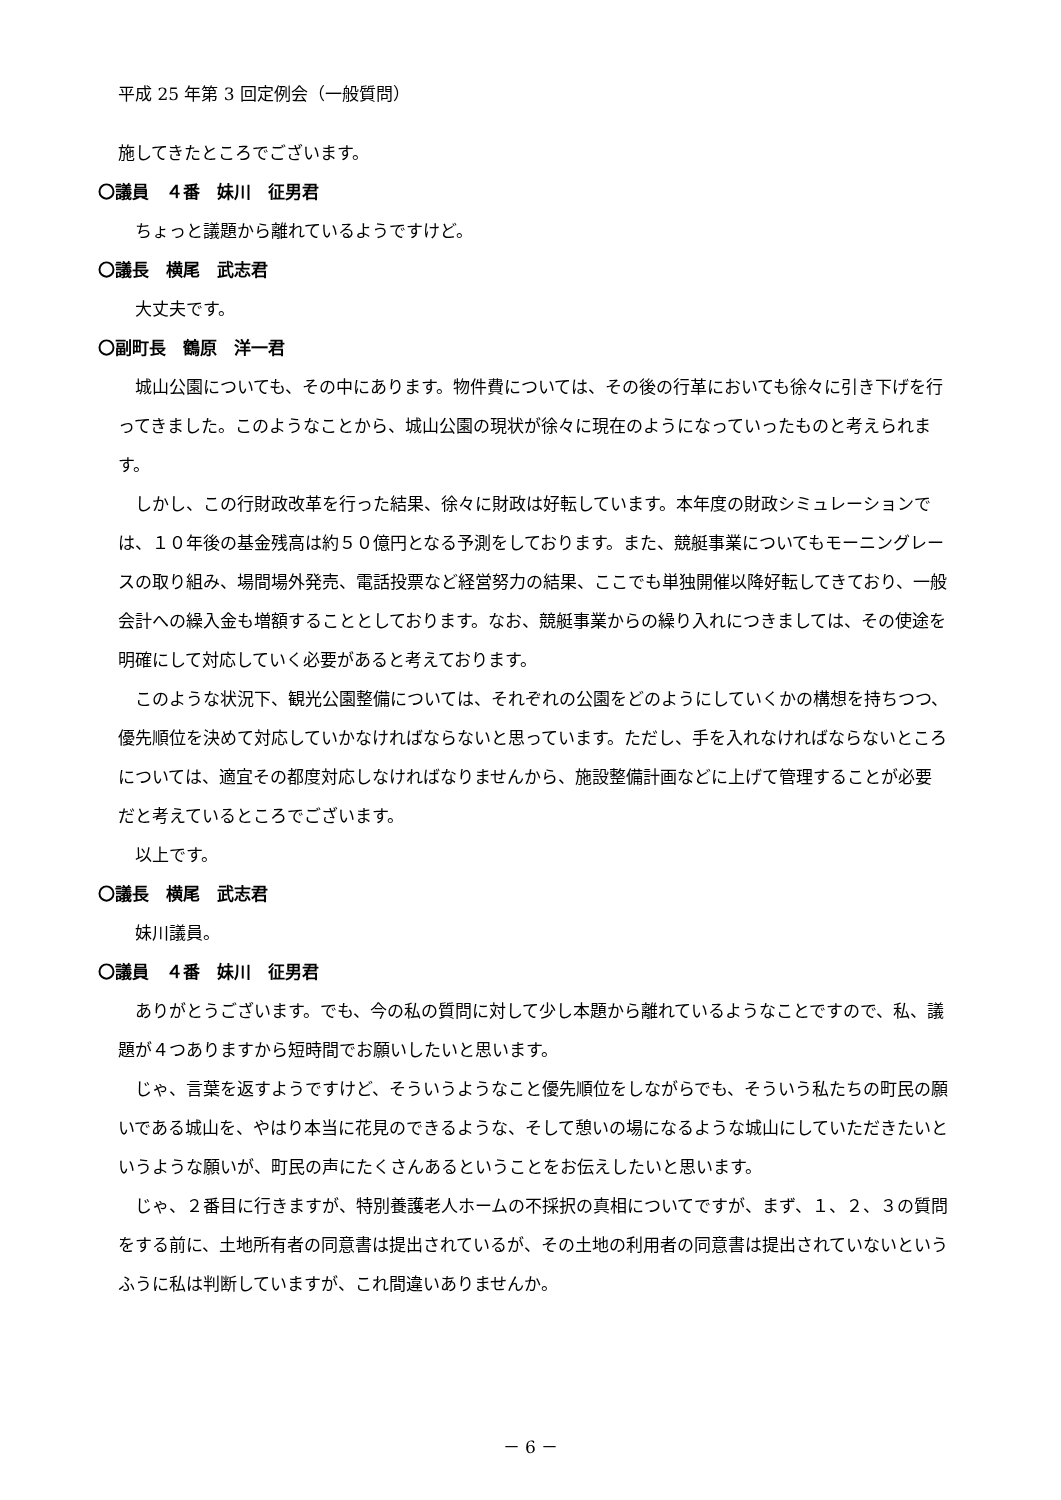平成 25 年第 3 回定例会（一般質問）
施してきたところでございます。
〇議員　４番　妹川　征男君
ちょっと議題から離れているようですけど。
〇議長　横尾　武志君
大丈夫です。
〇副町長　鶴原　洋一君
城山公園についても、その中にあります。物件費については、その後の行革においても徐々に引き下げを行ってきました。このようなことから、城山公園の現状が徐々に現在のようになっていったものと考えられます。
しかし、この行財政改革を行った結果、徐々に財政は好転しています。本年度の財政シミュレーションでは、１０年後の基金残高は約５０億円となる予測をしております。また、競艇事業についてもモーニングレースの取り組み、場間場外発売、電話投票など経営努力の結果、ここでも単独開催以降好転してきており、一般会計への繰入金も増額することとしております。なお、競艇事業からの繰り入れにつきましては、その使途を明確にして対応していく必要があると考えております。
このような状況下、観光公園整備については、それぞれの公園をどのようにしていくかの構想を持ちつつ、優先順位を決めて対応していかなければならないと思っています。ただし、手を入れなければならないところについては、適宜その都度対応しなければなりませんから、施設整備計画などに上げて管理することが必要だと考えているところでございます。
以上です。
〇議長　横尾　武志君
妹川議員。
〇議員　４番　妹川　征男君
ありがとうございます。でも、今の私の質問に対して少し本題から離れているようなことですので、私、議題が４つありますから短時間でお願いしたいと思います。
じゃ、言葉を返すようですけど、そういうようなこと優先順位をしながらでも、そういう私たちの町民の願いである城山を、やはり本当に花見のできるような、そして憩いの場になるような城山にしていただきたいというような願いが、町民の声にたくさんあるということをお伝えしたいと思います。
じゃ、２番目に行きますが、特別養護老人ホームの不採択の真相についてですが、まず、１、２、３の質問をする前に、土地所有者の同意書は提出されているが、その土地の利用者の同意書は提出されていないというふうに私は判断していますが、これ間違いありませんか。
－ 6 －